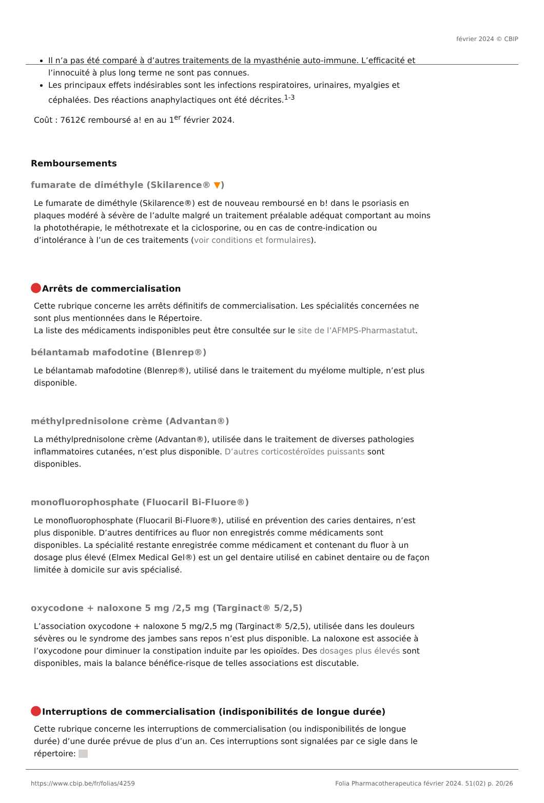février 2024 © CBIP
Il n’a pas été comparé à d’autres traitements de la myasthénie auto-immune. L’efficacité et l’innocuité à plus long terme ne sont pas connues.
Les principaux effets indésirables sont les infections respiratoires, urinaires, myalgies et céphalées. Des réactions anaphylactiques ont été décrites.<sup>1-3</sup>
Coût : 7612€ remboursé a! en au 1<sup>er</sup> février 2024.
Remboursements
fumarate de diméthyle (Skilarence® ▼)
Le fumarate de diméthyle (Skilarence®) est de nouveau remboursé en b! dans le psoriasis en plaques modéré à sévère de l’adulte malgré un traitement préalable adéquat comportant au moins la photothérapie, le méthotrexate et la ciclosporine, ou en cas de contre-indication ou d’intolérance à l’un de ces traitements (voir conditions et formulaires).
Arrêts de commercialisation
Cette rubrique concerne les arrêts définitifs de commercialisation. Les spécialités concernées ne sont plus mentionnées dans le Répertoire.
La liste des médicaments indisponibles peut être consultée sur le site de l’AFMPS-Pharmastatut.
bélantamab mafodotine (Blenrep®)
Le bélantamab mafodotine (Blenrep®), utilisé dans le traitement du myélome multiple, n’est plus disponible.
méthylprednisolone crème (Advantan®)
La méthylprednisolone crème (Advantan®), utilisée dans le traitement de diverses pathologies inflammatoires cutanées, n’est plus disponible. D’autres corticostéroïdes puissants sont disponibles.
monofluorophosphate (Fluocaril Bi-Fluore®)
Le monofluorophosphate (Fluocaril Bi-Fluore®), utilisé en prévention des caries dentaires, n’est plus disponible. D’autres dentifrices au fluor non enregistrés comme médicaments sont disponibles. La spécialité restante enregistrée comme médicament et contenant du fluor à un dosage plus élevé (Elmex Medical Gel®) est un gel dentaire utilisé en cabinet dentaire ou de façon limitée à domicile sur avis spécialisé.
oxycodone + naloxone 5 mg /2,5 mg (Targinact® 5/2,5)
L’association oxycodone + naloxone 5 mg/2,5 mg (Targinact® 5/2,5), utilisée dans les douleurs sévères ou le syndrome des jambes sans repos n’est plus disponible. La naloxone est associée à l’oxycodone pour diminuer la constipation induite par les opioïdes. Des dosages plus élevés sont disponibles, mais la balance bénéfice-risque de telles associations est discutable.
Interruptions de commercialisation (indisponibilités de longue durée)
Cette rubrique concerne les interruptions de commercialisation (ou indisponibilités de longue durée) d’une durée prévue de plus d’un an. Ces interruptions sont signalées par ce sigle dans le répertoire:
https://www.cbip.be/fr/folias/4259 Folia Pharmacotherapeutica février 2024. 51(02) p. 20/26